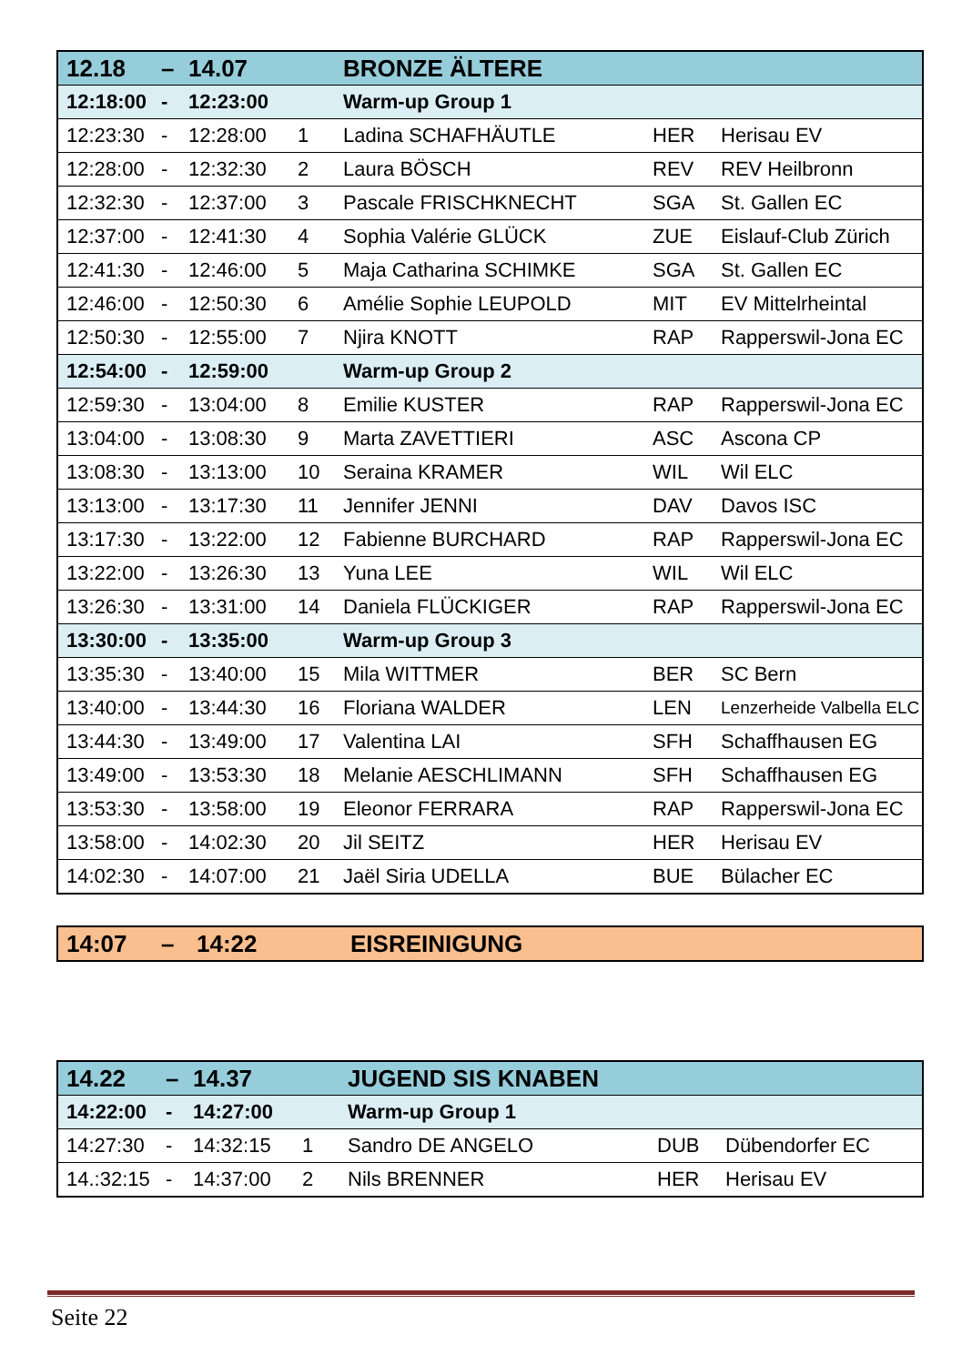| 12.18 | – | 14.07 | | BRONZE ÄLTERE | | |
| --- | --- | --- | --- | --- | --- | --- |
| 12:18:00 | - | 12:23:00 | | Warm-up Group 1 | | |
| 12:23:30 | - | 12:28:00 | 1 | Ladina SCHAFHÄUTLE | HER | Herisau EV |
| 12:28:00 | - | 12:32:30 | 2 | Laura BÖSCH | REV | REV Heilbronn |
| 12:32:30 | - | 12:37:00 | 3 | Pascale FRISCHKNECHT | SGA | St. Gallen EC |
| 12:37:00 | - | 12:41:30 | 4 | Sophia Valérie GLÜCK | ZUE | Eislauf-Club Zürich |
| 12:41:30 | - | 12:46:00 | 5 | Maja Catharina SCHIMKE | SGA | St. Gallen EC |
| 12:46:00 | - | 12:50:30 | 6 | Amélie Sophie LEUPOLD | MIT | EV Mittelrheintal |
| 12:50:30 | - | 12:55:00 | 7 | Njira KNOTT | RAP | Rapperswil-Jona EC |
| 12:54:00 | - | 12:59:00 | | Warm-up Group 2 | | |
| 12:59:30 | - | 13:04:00 | 8 | Emilie KUSTER | RAP | Rapperswil-Jona EC |
| 13:04:00 | - | 13:08:30 | 9 | Marta ZAVETTIERI | ASC | Ascona CP |
| 13:08:30 | - | 13:13:00 | 10 | Seraina KRAMER | WIL | Wil ELC |
| 13:13:00 | - | 13:17:30 | 11 | Jennifer JENNI | DAV | Davos ISC |
| 13:17:30 | - | 13:22:00 | 12 | Fabienne BURCHARD | RAP | Rapperswil-Jona EC |
| 13:22:00 | - | 13:26:30 | 13 | Yuna LEE | WIL | Wil ELC |
| 13:26:30 | - | 13:31:00 | 14 | Daniela FLÜCKIGER | RAP | Rapperswil-Jona EC |
| 13:30:00 | - | 13:35:00 | | Warm-up Group 3 | | |
| 13:35:30 | - | 13:40:00 | 15 | Mila WITTMER | BER | SC Bern |
| 13:40:00 | - | 13:44:30 | 16 | Floriana WALDER | LEN | Lenzerheide Valbella ELC |
| 13:44:30 | - | 13:49:00 | 17 | Valentina LAI | SFH | Schaffhausen EG |
| 13:49:00 | - | 13:53:30 | 18 | Melanie AESCHLIMANN | SFH | Schaffhausen EG |
| 13:53:30 | - | 13:58:00 | 19 | Eleonor FERRARA | RAP | Rapperswil-Jona EC |
| 13:58:00 | - | 14:02:30 | 20 | Jil SEITZ | HER | Herisau EV |
| 14:02:30 | - | 14:07:00 | 21 | Jaël Siria UDELLA | BUE | Bülacher EC |
| 14:07 | – | 14:22 | EISREINIGUNG |
| --- | --- | --- | --- |
| 14.22 | – | 14.37 | | JUGEND SIS KNABEN | | |
| --- | --- | --- | --- | --- | --- | --- |
| 14:22:00 | - | 14:27:00 | | Warm-up Group 1 | | |
| 14:27:30 | - | 14:32:15 | 1 | Sandro DE ANGELO | DUB | Dübendorfer EC |
| 14.:32:15 | - | 14:37:00 | 2 | Nils BRENNER | HER | Herisau EV |
Seite 22